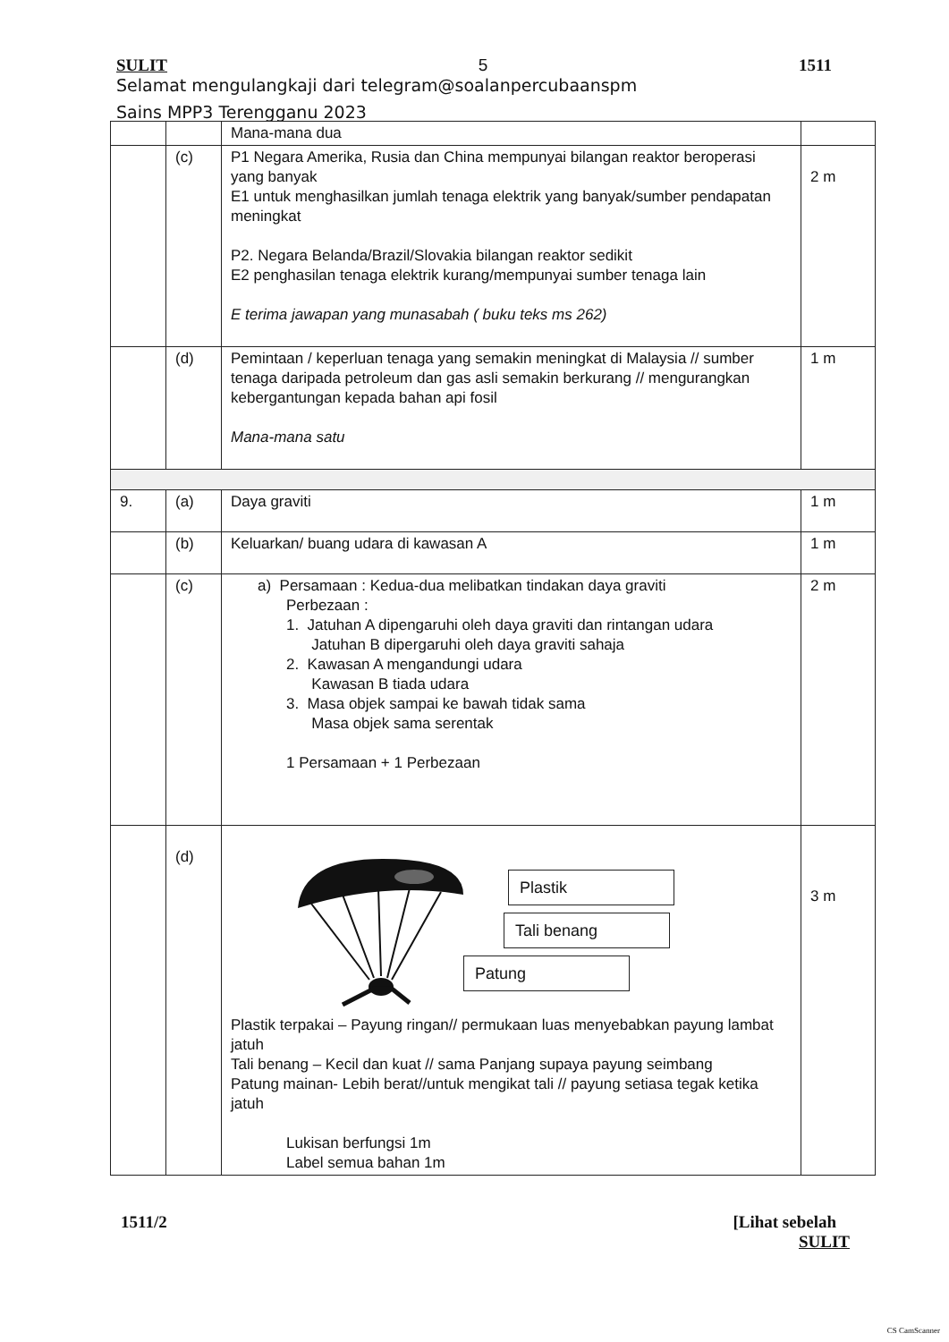SULIT 5 1511
Selamat mengulangkaji dari telegram@soalanpercubaanspm
Sains MPP3 Terengganu 2023
| | | Mana-mana dua | |
| | (c) | P1 Negara Amerika, Rusia dan China mempunyai bilangan reaktor beroperasi yang banyak E1 untuk menghasilkan jumlah tenaga elektrik yang banyak/sumber pendapatan meningkat P2. Negara Belanda/Brazil/Slovakia bilangan reaktor sedikit E2 penghasilan tenaga elektrik kurang/mempunyai sumber tenaga lain E terima jawapan yang munasabah ( buku teks ms 262) | 2 m |
| | (d) | Pemintaan / keperluan tenaga yang semakin meningkat di Malaysia // sumber tenaga daripada petroleum dan gas asli semakin berkurang // mengurangkan kebergantungan kepada bahan api fosil Mana-mana satu | 1 m |
| 9. | (a) | Daya graviti | 1 m |
| | (b) | Keluarkan/ buang udara di kawasan A | 1 m |
| | (c) | a) Persamaan : Kedua-dua melibatkan tindakan daya graviti Perbezaan : 1. Jatuhan A dipengaruhi oleh daya graviti dan rintangan udara Jatuhan B dipergaruhi oleh daya graviti sahaja 2. Kawasan A mengandungi udara Kawasan B tiada udara 3. Masa objek sampai ke bawah tidak sama Masa objek sama serentak 1 Persamaan + 1 Perbezaan | 2 m |
| | (d) | Plastik Tali benang Patung Plastik terpakai – Payung ringan// permukaan luas menyebabkan payung lambat jatuh Tali benang – Kecil dan kuat // sama Panjang supaya payung seimbang Patung mainan- Lebih berat//untuk mengikat tali // payung setiasa tegak ketika jatuh Lukisan berfungsi 1m Label semua bahan 1m | 3 m |
1511/2 [Lihat sebelah
SULIT
CS CamScanner